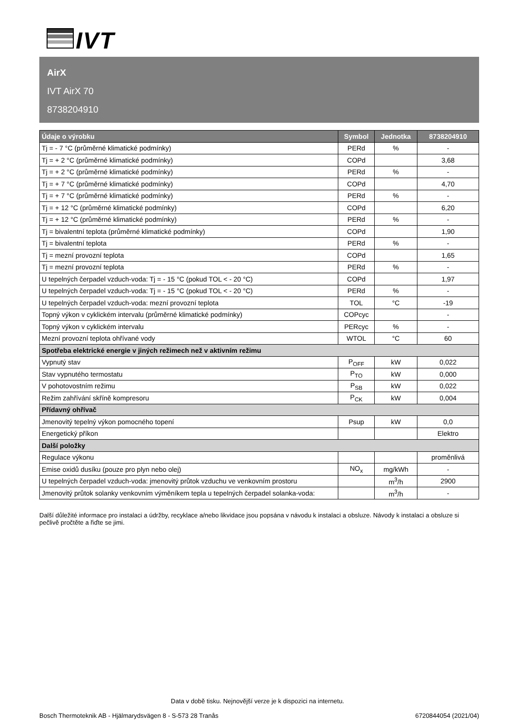IVT
AirX
IVT AirX 70
8738204910
| Údaje o výrobku | Symbol | Jednotka | 8738204910 |
| --- | --- | --- | --- |
| Tj = - 7 °C (průměrné klimatické podmínky) | PERd | % | - |
| Tj = + 2 °C (průměrné klimatické podmínky) | COPd | | 3,68 |
| Tj = + 2 °C (průměrné klimatické podmínky) | PERd | % | - |
| Tj = + 7 °C (průměrné klimatické podmínky) | COPd | | 4,70 |
| Tj = + 7 °C (průměrné klimatické podmínky) | PERd | % | - |
| Tj = + 12 °C (průměrné klimatické podmínky) | COPd | | 6,20 |
| Tj = + 12 °C (průměrné klimatické podmínky) | PERd | % | - |
| Tj = bivalentní teplota (průměrné klimatické podmínky) | COPd | | 1,90 |
| Tj = bivalentní teplota | PERd | % | - |
| Tj = mezní provozní teplota | COPd | | 1,65 |
| Tj = mezní provozní teplota | PERd | % | - |
| U tepelných čerpadel vzduch-voda: Tj = - 15 °C (pokud TOL < - 20 °C) | COPd | | 1,97 |
| U tepelných čerpadel vzduch-voda: Tj = - 15 °C (pokud TOL < - 20 °C) | PERd | % | - |
| U tepelných čerpadel vzduch-voda: mezní provozní teplota | TOL | °C | -19 |
| Topný výkon v cyklickém intervalu (průměrné klimatické podmínky) | COPcyc | | - |
| Topný výkon v cyklickém intervalu | PERcyc | % | - |
| Mezní provozní teplota ohřívané vody | WTOL | °C | 60 |
| Spotřeba elektrické energie v jiných režimech než v aktivním režimu | | | |
| Vypnutý stav | P<sub>OFF</sub> | kW | 0,022 |
| Stav vypnutého termostatu | P<sub>TO</sub> | kW | 0,000 |
| V pohotovostním režimu | P<sub>SB</sub> | kW | 0,022 |
| Režim zahřívání skříně kompresoru | P<sub>CK</sub> | kW | 0,004 |
| Přídavný ohřívač | | | |
| Jmenovitý tepelný výkon pomocného topení | Psup | kW | 0,0 |
| Energetický příkon | | | Elektro |
| Další položky | | | |
| Regulace výkonu | | | proměnlivá |
| Emise oxidů dusíku (pouze pro plyn nebo olej) | NO<sub>x</sub> | mg/kWh | - |
| U tepelných čerpadel vzduch-voda: jmenovitý průtok vzduchu ve venkovním prostoru | | m<sup>3</sup>/h | 2900 |
| Jmenovitý průtok solanky venkovním výměníkem tepla u tepelných čerpadel solanka-voda: | | m<sup>3</sup>/h | - |
Další důležité informace pro instalaci a údržby, recyklace a/nebo likvidace jsou popsána v návodu k instalaci a obsluze. Návody k instalaci a obsluze si pečlivě pročtěte a řiďte se jimi.
Data v době tisku. Nejnovější verze je k dispozici na internetu.
Bosch Thermoteknik AB - Hjälmarydsvägen 8 - S-573 28 Tranås 6720844054 (2021/04)